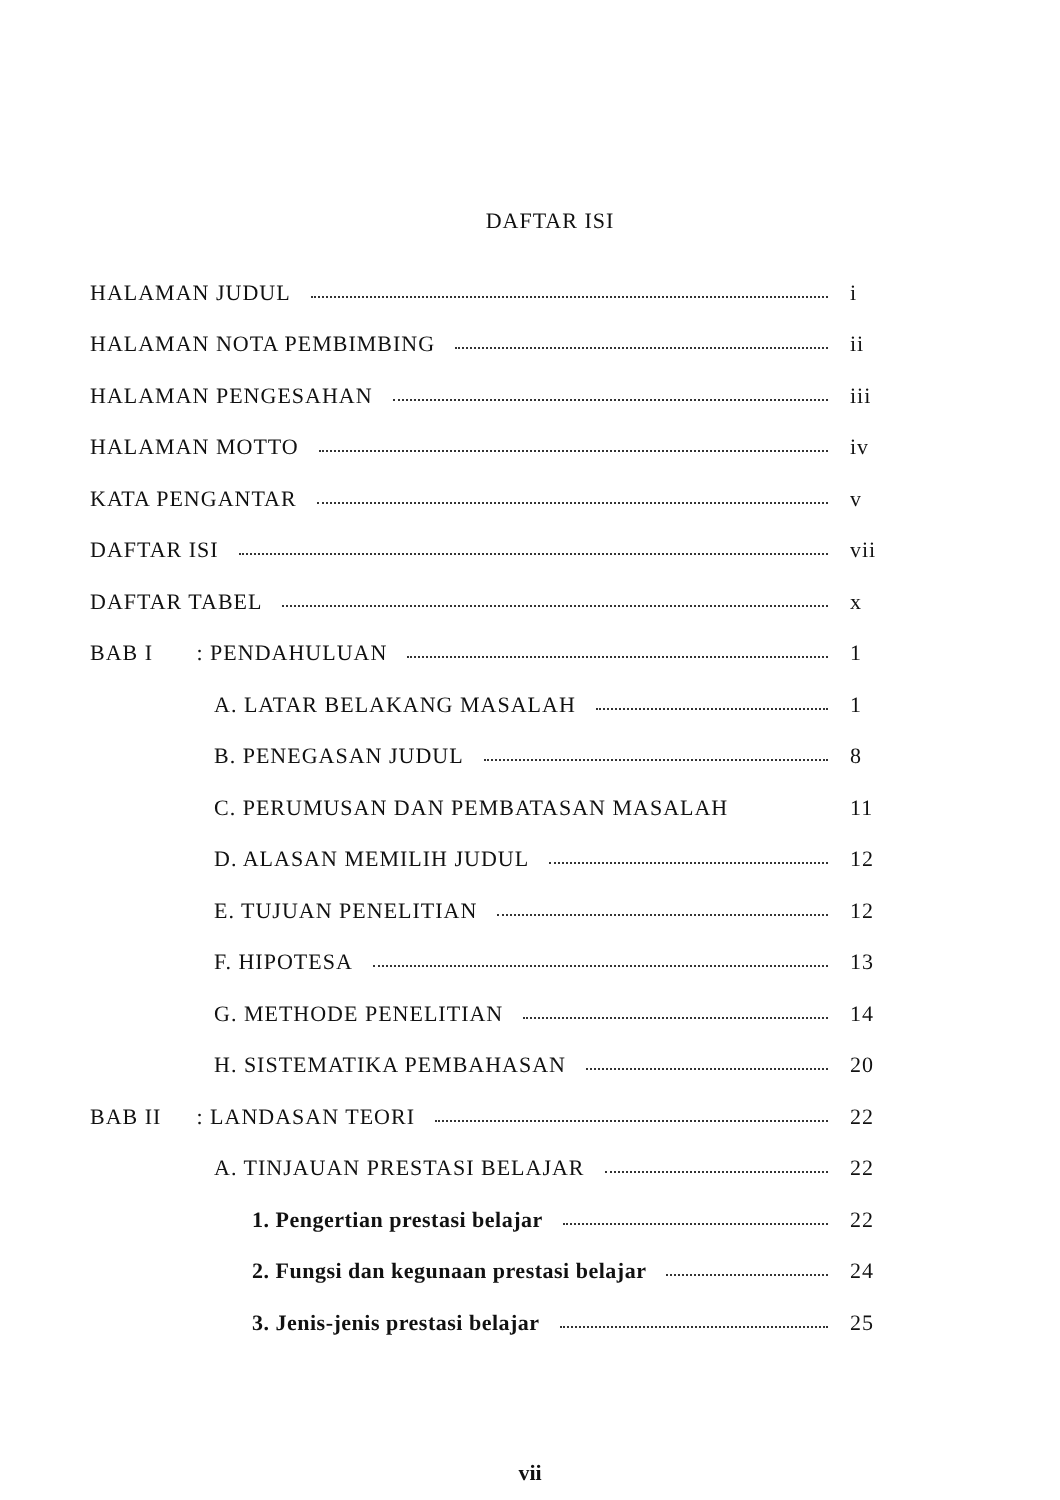DAFTAR ISI
HALAMAN JUDUL i
HALAMAN NOTA PEMBIMBING ii
HALAMAN PENGESAHAN iii
HALAMAN MOTTO iv
KATA PENGANTAR v
DAFTAR ISI vii
DAFTAR TABEL x
BAB I : PENDAHULUAN 1
A. LATAR BELAKANG MASALAH 1
B. PENEGASAN JUDUL 8
C. PERUMUSAN DAN PEMBATASAN MASALAH 11
D. ALASAN MEMILIH JUDUL 12
E. TUJUAN PENELITIAN 12
F. HIPOTESA 13
G. METHODE PENELITIAN 14
H. SISTEMATIKA PEMBAHASAN 20
BAB II : LANDASAN TEORI 22
A. TINJAUAN PRESTASI BELAJAR 22
1. Pengertian prestasi belajar 22
2. Fungsi dan kegunaan prestasi belajar 24
3. Jenis-jenis prestasi belajar 25
vii